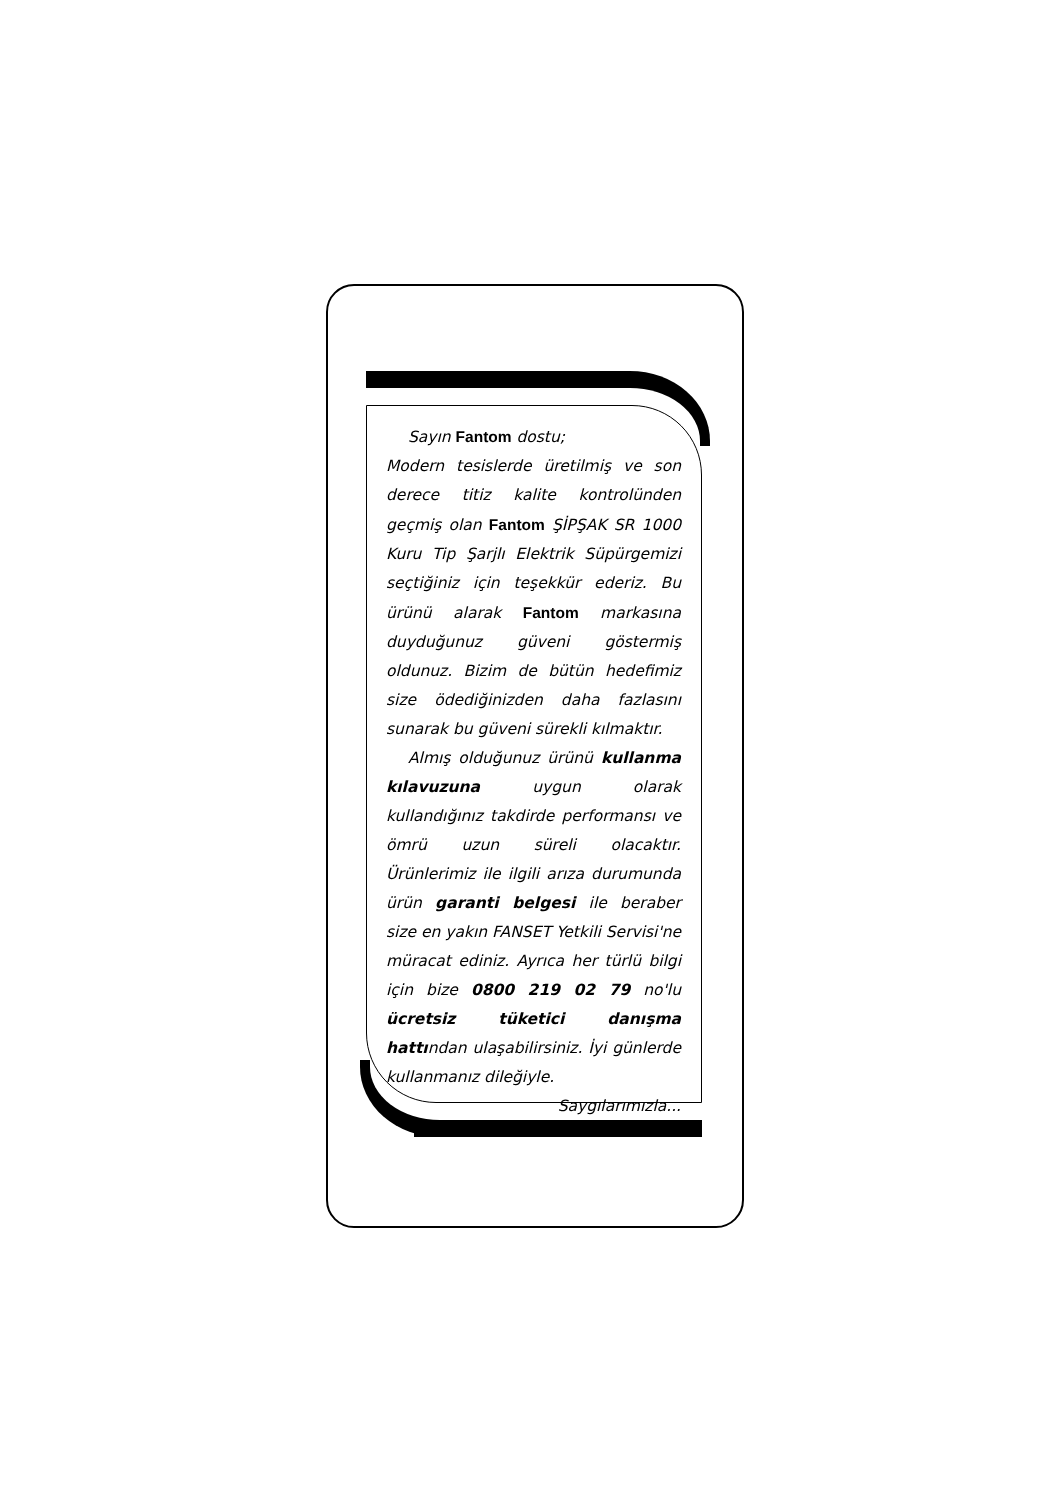Sayın Fantom dostu;
Modern tesislerde üretilmiş ve son derece titiz kalite kontrolünden geçmiş olan Fantom ŞİPŞAK SR 1000 Kuru Tip Şarjlı Elektrik Süpürgemizi seçtiğiniz için teşekkür ederiz. Bu ürünü alarak Fantom markasına duyduğunuz güveni göstermiş oldunuz. Bizim de bütün hedefimiz size ödediğinizden daha fazlasını sunarak bu güveni sürekli kılmaktır.
Almış olduğunuz ürünü kullanma kılavuzuna uygun olarak kullandığınız takdirde performansı ve ömrü uzun süreli olacaktır. Ürünlerimiz ile ilgili arıza durumunda ürün garanti belgesi ile beraber size en yakın FANSET Yetkili Servisi'ne müracat ediniz. Ayrıca her türlü bilgi için bize 0800 219 02 79 no'lu ücretsiz tüketici danışma hattından ulaşabilirsiniz. İyi günlerde kullanmanız dileğiyle.
Saygılarımızla...